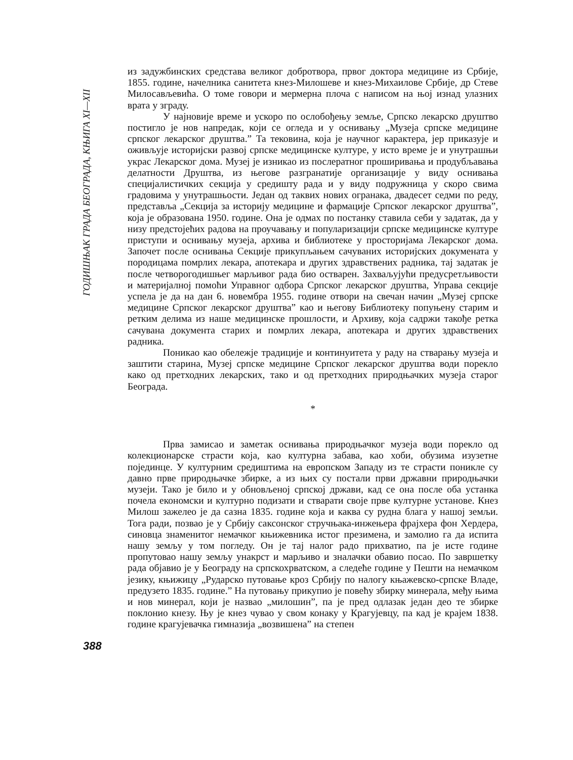ГОДИШЊАК ГРАДА БЕОГРАДА, КЊИГА XI—XII
из задужбинских средстава великог добротвора, првог доктора медицине из Србије, 1855. године, начелника санитета кнез-Милошеве и кнез-Михаиловe Србије, др Стеве Милосављевића. О томе говори и мермерна плоча с написом на њој изнад улазних врата у зграду.
У најновије време и ускоро по ослобођењу земље, Српско лекарско друштво постигло је нов напредак, који се огледа и у оснивању „Музеја српске медицине српског лекарског друштва.” Та тековина, која је научног карактера, јер приказује и оживљује историјски развој српске медицинске културе, у исто време је и унутрашњи украс Лекарског дома. Музеј је изникао из послератног проширивања и продубљавања делатности Друштва, из његове разгранатије организације у виду оснивања специјалистичких секција у средишту рада и у виду подружница у скоро свима градовима у унутрашњости. Један од таквих нових огранака, двадесет седми по реду, представља „Секција за историју медицине и фармације Српског лекарског друштва”, која је образована 1950. године. Она је одмах по постанку ставила себи у задатак, да у низу предстојећих радова на проучавању и популаризацији српске медицинске културе приступи и оснивању музеја, архива и библиотеке у просторијама Лекарског дома. Започет после оснивања Секције прикупљањем сачуваних историјских докумената у породицама помрлих лекара, апотекара и других здравствених радника, тај задатак је после четворогодишњег марљивог рада био остварен. Захваљујући предусретљивости и материјалној помоћи Управног одбора Српског лекарског друштва, Управа секције успела је да на дан 6. новембра 1955. године отвори на свечан начин „Музеј српске медицине Српског лекарског друштва” као и његову Библиотеку попуњену старим и ретким делима из наше медицинске прошлости, и Архиву, која садржи такође ретка сачувана документа старих и помрлих лекара, апотекара и других здравствених радника.
Поникао као обележје традиције и континуитета у раду на стварању музеја и заштити старина, Музеј српске медицине Српског лекарског друштва води порекло како од претходних лекарских, тако и од претходних природњачких музеја старог Београда.
*
Прва замисао и заметак оснивања природњачког музеја води порекло од колекционарске страсти која, као културна забава, као хоби, обузима изузетне појединце. У културним средиштима на европском Западу из те страсти поникле су давно прве природњачке збирке, а из њих су постали први државни природњачки музеји. Тако је било и у обновљеној српској држави, кад се она после оба устанка почела економски и културно подизати и стварати своје прве културне установе. Кнез Милош зажелео је да сазна 1835. године која и каква су рудна блага у нашој земљи. Тога ради, позвао је у Србију саксонског стручњака-инжењера фрајхера фон Хердера, синовца знаменитог немачког књижевника истог презимена, и замолио га да испита нашу земљу у том погледу. Он је тај налог радо прихватио, па је исте године пропутовао нашу земљу унакрст и марљиво и зналачки обавио посао. По завршетку рада објавио је у Београду на српскохрватском, а следеће године у Пешти на немачком језику, књижицу „Рударско путовање кроз Србију по налогу књажевско-српске Владе, предузето 1835. године.” На путовању прикупио је повећу збирку минерала, међу њима и нов минерал, који је назвао „милошин”, па је пред одлазак један део те збирке поклонио кнезу. Њу је кнез чувао у свом конаку у Крагујевцу, па кад је крајем 1838. године крагујевачка гимназија „возвишена” на степен
388